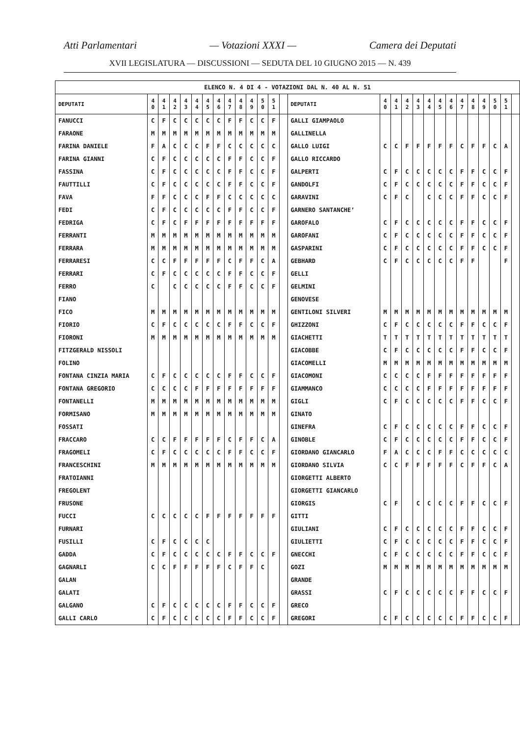Atti Parlamentari — Votazioni XXXI — Camera dei Deputati
XVII LEGISLATURA — DISCUSSIONI — SEDUTA DEL 10 GIUGNO 2015 — N. 439
| ELENCO N. 4 DI 4 - VOTAZIONI DAL N. 40 AL N. 51 | | | | | | | | | | | | | | | | | | | | | | | | | | | |
| DEPUTATI | 4 0 | 4 1 | 4 2 | 4 3 | 4 4 | 4 5 | 4 6 | 4 7 | 4 8 | 4 9 | 5 0 | 5 1 | | DEPUTATI | 4 0 | 4 1 | 4 2 | 4 3 | 4 4 | 4 5 | 4 6 | 4 7 | 4 8 | 4 9 | 5 0 | 5 1 | |
| FANUCCI | C | F | C | C | C | C | C | F | F | C | C | F | | GALLI GIAMPAOLO | | | | | | | | | | | | | |
| FARAONE | M | M | M | M | M | M | M | M | M | M | M | M | | GALLINELLA | | | | | | | | | | | | | |
| FARINA DANIELE | F | A | C | C | C | F | F | C | C | C | C | C | | GALLO LUIGI | C | C | F | F | F | F | F | C | F | F | C | A | |
| FARINA GIANNI | C | F | C | C | C | C | C | F | F | C | C | F | | GALLO RICCARDO | | | | | | | | | | | | | |
| FASSINA | C | F | C | C | C | C | C | F | F | C | C | F | | GALPERTI | C | F | C | C | C | C | C | F | F | C | C | F | |
| FAUTTILLI | C | F | C | C | C | C | C | F | F | C | C | F | | GANDOLFI | C | F | C | C | C | C | C | F | F | C | C | F | |
| FAVA | F | F | C | C | C | F | F | C | C | C | C | C | | GARAVINI | C | F | C | | C | C | C | F | F | C | C | F | |
| FEDI | C | F | C | C | C | C | C | F | F | C | C | F | | GARNERO SANTANCHE’ | | | | | | | | | | | | | |
| FEDRIGA | C | F | C | F | F | F | F | F | F | F | F | F | | GAROFALO | C | F | C | C | C | C | C | F | F | C | C | F | |
| FERRANTI | M | M | M | M | M | M | M | M | M | M | M | M | | GAROFANI | C | F | C | C | C | C | C | F | F | C | C | F | |
| FERRARA | M | M | M | M | M | M | M | M | M | M | M | M | | GASPARINI | C | F | C | C | C | C | C | F | F | C | C | F | |
| FERRARESI | C | C | F | F | F | F | F | C | F | F | C | A | | GEBHARD | C | F | C | C | C | C | C | F | F | | | F | |
| FERRARI | C | F | C | C | C | C | C | F | F | C | C | F | | GELLI | | | | | | | | | | | | | |
| FERRO | C | | C | C | C | C | C | F | F | C | C | F | | GELMINI | | | | | | | | | | | | | |
| FIANO | | | | | | | | | | | | | | GENOVESE | | | | | | | | | | | | | |
| FICO | M | M | M | M | M | M | M | M | M | M | M | M | | GENTILONI SILVERI | M | M | M | M | M | M | M | M | M | M | M | M | |
| FIORIO | C | F | C | C | C | C | C | F | F | C | C | F | | GHIZZONI | C | F | C | C | C | C | C | F | F | C | C | F | |
| FIORONI | M | M | M | M | M | M | M | M | M | M | M | M | | GIACHETTI | T | T | T | T | T | T | T | T | T | T | T | T | |
| FITZGERALD NISSOLI | | | | | | | | | | | | | | GIACOBBE | C | F | C | C | C | C | C | F | F | C | C | F | |
| FOLINO | | | | | | | | | | | | | | GIACOMELLI | M | M | M | M | M | M | M | M | M | M | M | M | |
| FONTANA CINZIA MARIA | C | F | C | C | C | C | C | F | F | C | C | F | | GIACOMONI | C | C | C | C | F | F | F | F | F | F | F | F | |
| FONTANA GREGORIO | C | C | C | C | F | F | F | F | F | F | F | F | | GIAMMANCO | C | C | C | C | F | F | F | F | F | F | F | F | |
| FONTANELLI | M | M | M | M | M | M | M | M | M | M | M | M | | GIGLI | C | F | C | C | C | C | C | F | F | C | C | F | |
| FORMISANO | M | M | M | M | M | M | M | M | M | M | M | M | | GINATO | | | | | | | | | | | | | |
| FOSSATI | | | | | | | | | | | | | | GINEFRA | C | F | C | C | C | C | C | F | F | C | C | F | |
| FRACCARO | C | C | F | F | F | F | F | C | F | F | C | A | | GINOBLE | C | F | C | C | C | C | C | F | F | C | C | F | |
| FRAGOMELI | C | F | C | C | C | C | C | F | F | C | C | F | | GIORDANO GIANCARLO | F | A | C | C | C | F | F | C | C | C | C | C | |
| FRANCESCHINI | M | M | M | M | M | M | M | M | M | M | M | M | | GIORDANO SILVIA | C | C | F | F | F | F | F | C | F | F | C | A | |
| FRATOIANNI | | | | | | | | | | | | | | GIORGETTI ALBERTO | | | | | | | | | | | | | |
| FREGOLENT | | | | | | | | | | | | | | GIORGETTI GIANCARLO | | | | | | | | | | | | | |
| FRUSONE | | | | | | | | | | | | | | GIORGIS | C | F | | C | C | C | C | F | F | C | C | F | |
| FUCCI | C | C | C | C | C | F | F | F | F | F | F | F | | GITTI | | | | | | | | | | | | | |
| FURNARI | | | | | | | | | | | | | | GIULIANI | C | F | C | C | C | C | C | F | F | C | C | F | |
| FUSILLI | C | F | C | C | C | C | | | | | | | | GIULIETTI | C | F | C | C | C | C | C | F | F | C | C | F | |
| GADDA | C | F | C | C | C | C | C | F | F | C | C | F | | GNECCHI | C | F | C | C | C | C | C | F | F | C | C | F | |
| GAGNARLI | C | C | F | F | F | F | F | C | F | F | C | | | GOZI | M | M | M | M | M | M | M | M | M | M | M | M | |
| GALAN | | | | | | | | | | | | | | GRANDE | | | | | | | | | | | | | |
| GALATI | | | | | | | | | | | | | | GRASSI | C | F | C | C | C | C | C | F | F | C | C | F | |
| GALGANO | C | F | C | C | C | C | C | F | F | C | C | F | | GRECO | | | | | | | | | | | | | |
| GALLI CARLO | C | F | C | C | C | C | C | F | F | C | C | F | | GREGORI | C | F | C | C | C | C | C | F | F | C | C | F | |